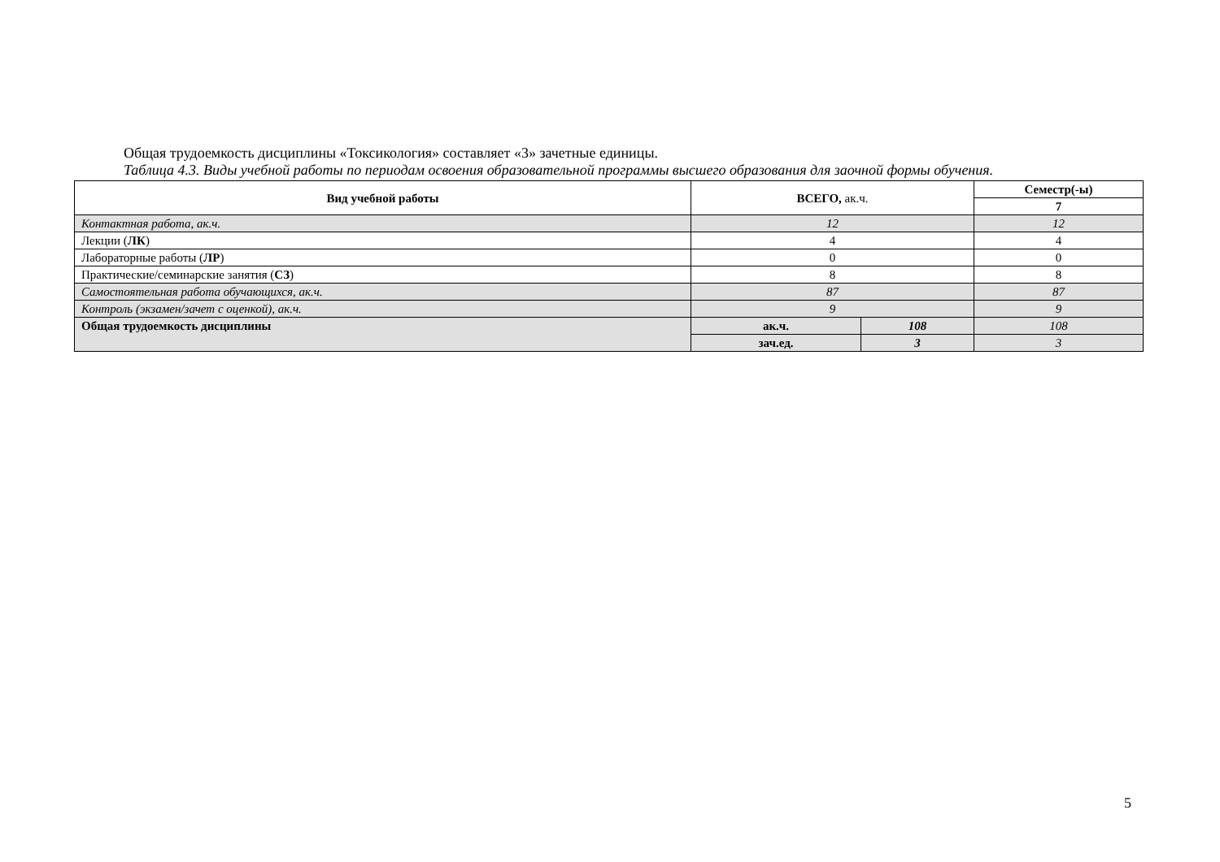Общая трудоемкость дисциплины «Токсикология» составляет «3» зачетные единицы.
Таблица 4.3. Виды учебной работы по периодам освоения образовательной программы высшего образования для заочной формы обучения.
| Вид учебной работы | ВСЕГО, ак.ч. | | Семестр(-ы) |
| --- | --- | --- | --- |
| | | | 7 |
| Контактная работа, ак.ч. | 12 | | 12 |
| Лекции ( ЛК ) | 4 | | 4 |
| Лабораторные работы ( ЛР ) | 0 | | 0 |
| Практические/семинарские занятия ( СЗ ) | 8 | | 8 |
| Самостоятельная работа обучающихся, ак.ч. | 87 | | 87 |
| Контроль (экзамен/зачет с оценкой), ак.ч. | 9 | | 9 |
| Общая трудоемкость дисциплины | ак.ч. | 108 | 108 |
| | зач.ед. | 3 | 3 |
5